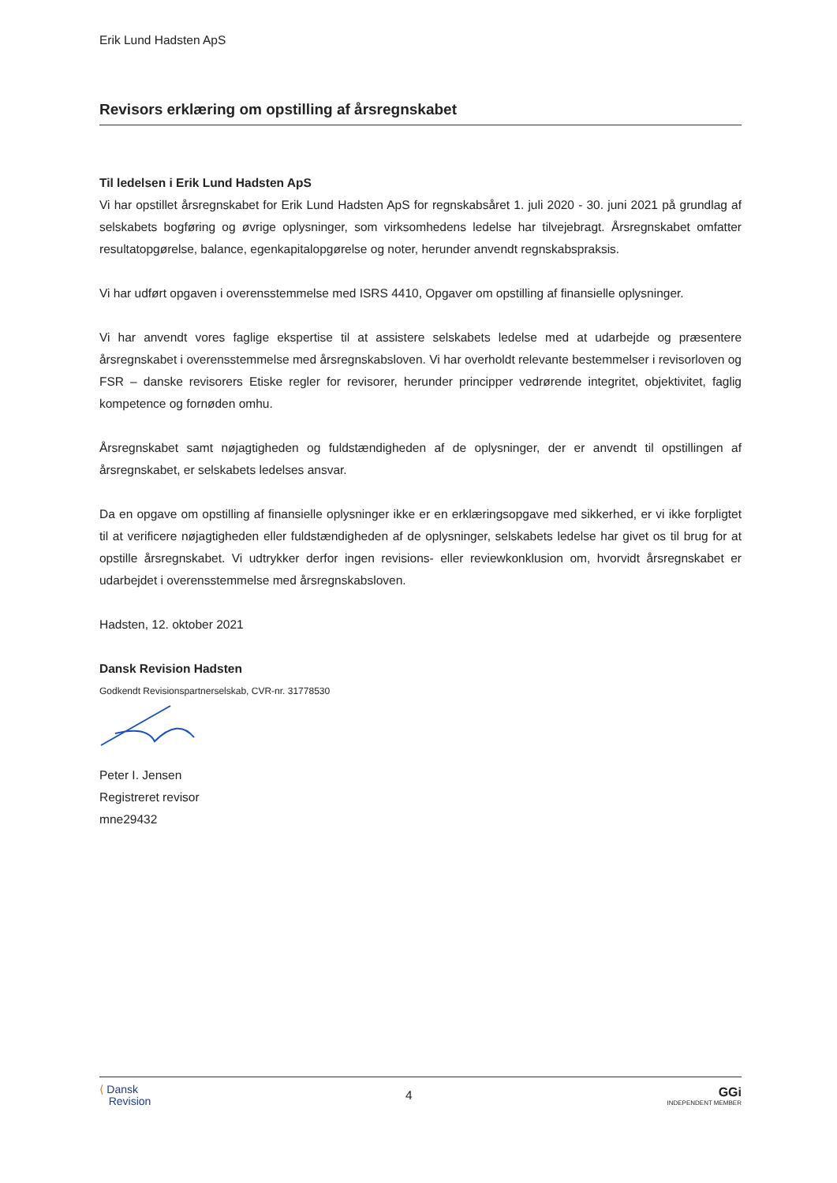Erik Lund Hadsten ApS
Revisors erklæring om opstilling af årsregnskabet
Til ledelsen i Erik Lund Hadsten ApS
Vi har opstillet årsregnskabet for Erik Lund Hadsten ApS for regnskabsåret 1. juli 2020 - 30. juni 2021 på grundlag af selskabets bogføring og øvrige oplysninger, som virksomhedens ledelse har tilvejebragt. Årsregnskabet omfatter resultatopgørelse, balance, egenkapitalopgørelse og noter, herunder anvendt regnskabspraksis.
Vi har udført opgaven i overensstemmelse med ISRS 4410, Opgaver om opstilling af finansielle oplysninger.
Vi har anvendt vores faglige ekspertise til at assistere selskabets ledelse med at udarbejde og præsentere årsregnskabet i overensstemmelse med årsregnskabsloven. Vi har overholdt relevante bestemmelser i revisorloven og FSR – danske revisorers Etiske regler for revisorer, herunder principper vedrørende integritet, objektivitet, faglig kompetence og fornøden omhu.
Årsregnskabet samt nøjagtigheden og fuldstændigheden af de oplysninger, der er anvendt til opstillingen af årsregnskabet, er selskabets ledelses ansvar.
Da en opgave om opstilling af finansielle oplysninger ikke er en erklæringsopgave med sikkerhed, er vi ikke forpligtet til at verificere nøjagtigheden eller fuldstændigheden af de oplysninger, selskabets ledelse har givet os til brug for at opstille årsregnskabet. Vi udtrykker derfor ingen revisions- eller reviewkonklusion om, hvorvidt årsregnskabet er udarbejdet i overensstemmelse med årsregnskabsloven.
Hadsten, 12. oktober 2021
Dansk Revision Hadsten
Godkendt Revisionspartnerselskab, CVR-nr. 31778530
Peter I. Jensen
Registreret revisor
mne29432
⟨ Dansk
Revision
4
GGi
INDEPENDENT MEMBER